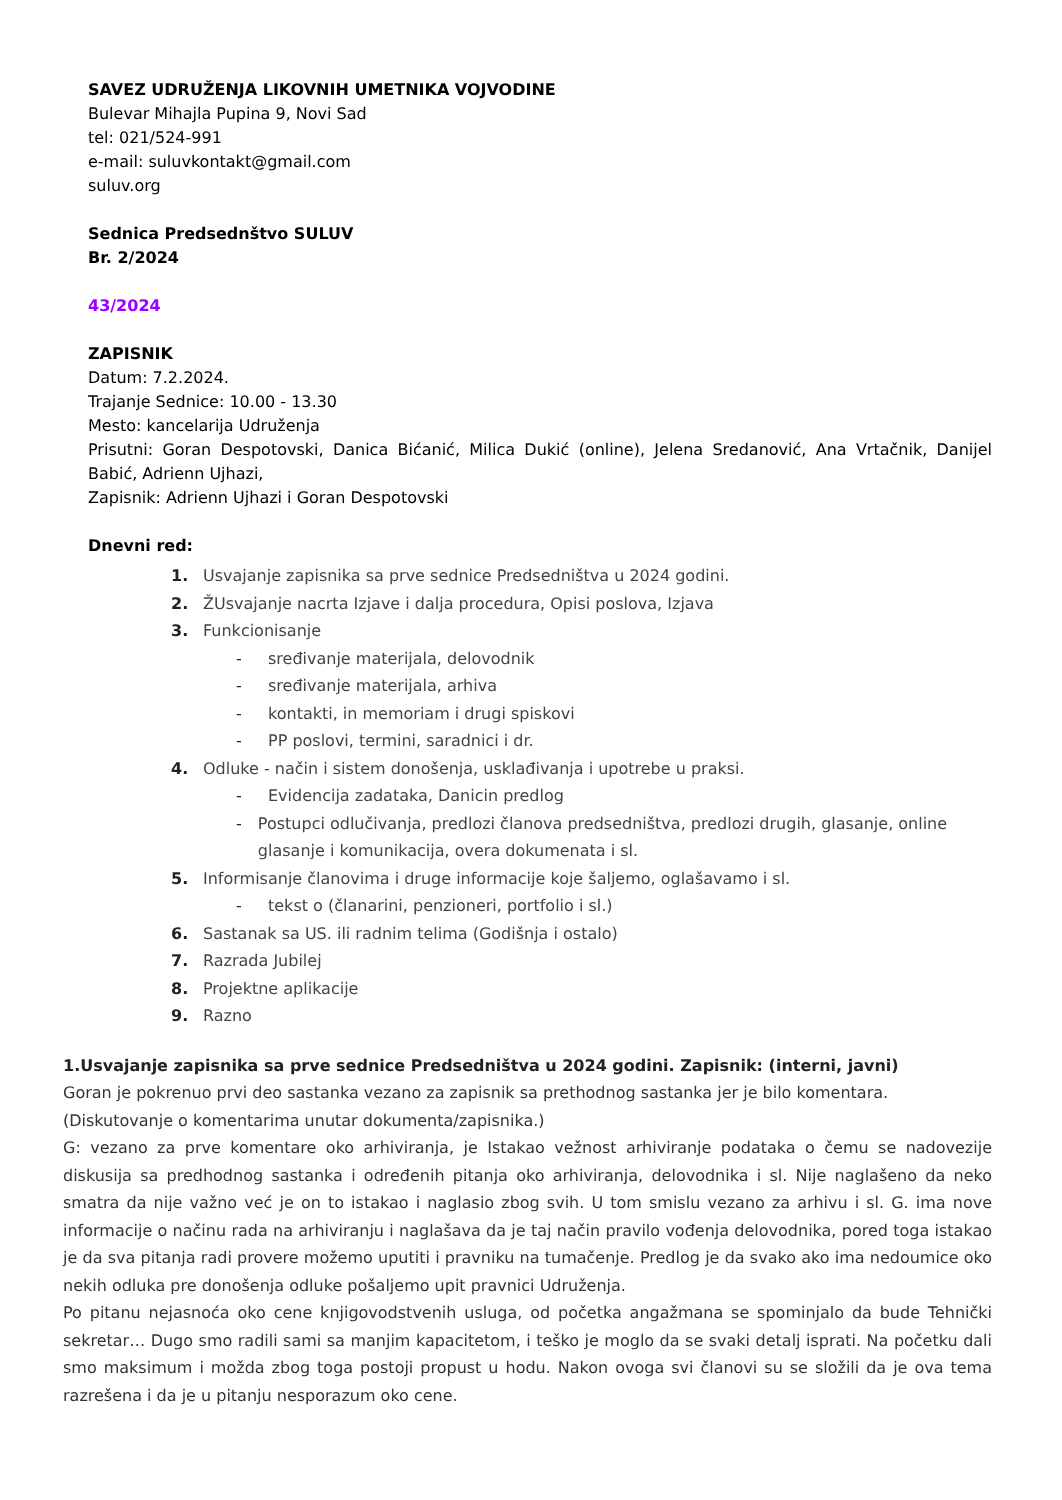SAVEZ UDRUŽENJA LIKOVNIH UMETNIKA VOJVODINE
Bulevar Mihajla Pupina 9, Novi Sad
tel: 021/524-991
e-mail: suluvkontakt@gmail.com
suluv.org
Sednica Predsednštvo SULUV
Br. 2/2024
43/2024
ZAPISNIK
Datum: 7.2.2024.
Trajanje Sednice: 10.00 - 13.30
Mesto: kancelarija Udruženja
Prisutni: Goran Despotovski, Danica Bićanić, Milica Dukić (online), Jelena Sredanović, Ana Vrtačnik, Danijel Babić, Adrienn Ujhazi,
Zapisnik: Adrienn Ujhazi i Goran Despotovski
Dnevni red:
1. Usvajanje zapisnika sa prve sednice Predsedništva u 2024 godini.
2. ŽUsvajanje nacrta Izjave i dalja procedura, Opisi poslova, Izjava
3. Funkcionisanje
- sređivanje materijala, delovodnik
- sređivanje materijala, arhiva
- kontakti, in memoriam i drugi spiskovi
- PP poslovi, termini, saradnici i dr.
4. Odluke - način i sistem donošenja, usklađivanja i upotrebe u praksi.
- Evidencija zadataka, Danicin predlog
- Postupci odlučivanja, predlozi članova predsedništva, predlozi drugih, glasanje, online glasanje i komunikacija, overa dokumenata i sl.
5. Informisanje članovima i druge informacije koje šaljemo, oglašavamo i sl.
- tekst o (članarini, penzioneri, portfolio i sl.)
6. Sastanak sa US. ili radnim telima (Godišnja i ostalo)
7. Razrada Jubilej
8. Projektne aplikacije
9. Razno
1.Usvajanje zapisnika sa prve sednice Predsedništva u 2024 godini. Zapisnik: (interni, javni)
Goran je pokrenuo prvi deo sastanka vezano za zapisnik sa prethodnog sastanka jer je bilo komentara.
(Diskutovanje o komentarima unutar dokumenta/zapisnika.)
G: vezano za prve komentare oko arhiviranja, je Istakao vežnost arhiviranje podataka o čemu se nadovezije diskusija sa predhodnog sastanka i određenih pitanja oko arhiviranja, delovodnika i sl. Nije naglašeno da neko smatra da nije važno već je on to istakao i naglasio zbog svih. U tom smislu vezano za arhivu i sl. G. ima nove informacije o načinu rada na arhiviranju i naglašava da je taj način pravilo vođenja delovodnika, pored toga istakao je da sva pitanja radi provere možemo uputiti i pravniku na tumačenje. Predlog je da svako ako ima nedoumice oko nekih odluka pre donošenja odluke pošaljemo upit pravnici Udruženja.
Po pitanu nejasnoća oko cene knjigovodstvenih usluga, od početka angažmana se spominjalo da bude Tehnički sekretar… Dugo smo radili sami sa manjim kapacitetom, i teško je moglo da se svaki detalj isprati. Na početku dali smo maksimum i možda zbog toga postoji propust u hodu. Nakon ovoga svi članovi su se složili da je ova tema razrešena i da je u pitanju nesporazum oko cene.